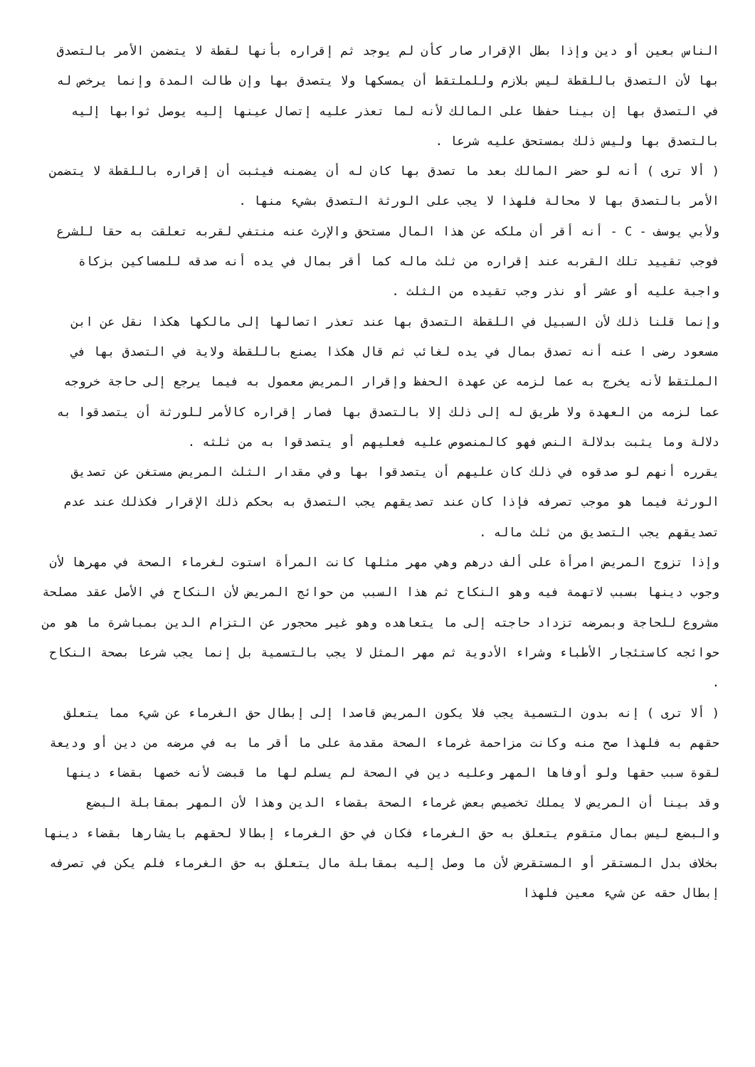الناس بعين أو دين وإذا بطل الإقرار صار كأن لم يوجد ثم إقراره بأنها لقطة لا يتضمن الأمر بالتصدق بها لأن التصدق باللقطة ليس بلازم وللملتقط أن يمسكها ولا يتصدق بها وإن طالت المدة وإنما يرخص له في التصدق بها إن بينا حفظا على المالك لأنه لما تعذر عليه إتصال عينها إليه يوصل ثوابها إليه بالتصدق بها وليس ذلك بمستحق عليه شرعا .
( ألا ترى ) أنه لو حضر المالك بعد ما تصدق بها كان له أن يضمنه فيثبت أن إقراره باللقطة لا يتضمن الأمر بالتصدق بها لا محالة فلهذا لا يجب على الورثة التصدق بشيء منها .
ولأبي يوسف - C - أنه أقر أن ملكه عن هذا المال مستحق والإرث عنه منتفي لقربه تعلقت به حقا للشرع فوجب تقييد تلك القربه عند إقراره من ثلث ماله كما أقر بمال في يده أنه صدقه للمساكين بزكاة واجبة عليه أو عشر أو نذر وجب تقيده من الثلث .
وإنما قلنا ذلك لأن السبيل في اللقطة التصدق بها عند تعذر اتصالها إلى مالكها هكذا نقل عن ابن مسعود رضى ا عنه أنه تصدق بمال في يده لغائب ثم قال هكذا يصنع باللقطة ولاية في التصدق بها في الملتقط لأنه يخرج به عما لزمه عن عهدة الحفظ وإقرار المريض معمول به فيما يرجع إلى حاجة خروجه عما لزمه من العهدة ولا طريق له إلى ذلك إلا بالتصدق بها فصار إقراره كالأمر للورثة أن يتصدقوا به دلالة وما يثبت بدلالة النص فهو كالمنصوص عليه فعليهم أو يتصدقوا به من ثلثه .
يقرره أنهم لو صدقوه في ذلك كان عليهم أن يتصدقوا بها وفي مقدار الثلث المريض مستغن عن تصديق الورثة فيما هو موجب تصرفه فإذا كان عند تصديقهم يجب التصدق به بحكم ذلك الإقرار فكذلك عند عدم تصديقهم يجب التصديق من ثلث ماله .
وإذا تزوج المريض امرأة على ألف درهم وهي مهر مثلها كانت المرأة استوت لغرماء الصحة في مهرها لأن وجوب دينها بسبب لاتهمة فيه وهو النكاح ثم هذا السبب من حوائج المريض لأن النكاح في الأصل عقد مصلحة مشروع للحاجة وبمرضه تزداد حاجته إلى ما يتعاهده وهو غير محجور عن التزام الدين بمباشرة ما هو من حوائجه كاستئجار الأطباء وشراء الأدوية ثم مهر المثل لا يجب بالتسمية بل إنما يجب شرعا بصحة النكاح .
( ألا ترى ) إنه بدون التسمية يجب فلا يكون المريض قاصدا إلى إبطال حق الغرماء عن شيء مما يتعلق حقهم به فلهذا صح منه وكانت مزاحمة غرماء الصحة مقدمة على ما أقر ما به في مرضه من دين أو وديعة لقوة سبب حقها ولو أوفاها المهر وعليه دين في الصحة لم يسلم لها ما قبضت لأنه خصها بقضاء دينها وقد بينا أن المريض لا يملك تخصيص بعض غرماء الصحة بقضاء الدين وهذا لأن المهر بمقابلة البضع والبضع ليس بمال متقوم يتعلق به حق الغرماء فكان في حق الغرماء إبطالا لحقهم بايشارها بقضاء دينها بخلاف بدل المستقر أو المستقرض لأن ما وصل إليه بمقابلة مال يتعلق به حق الغرماء فلم يكن في تصرفه إبطال حقه عن شيء معين فلهذا